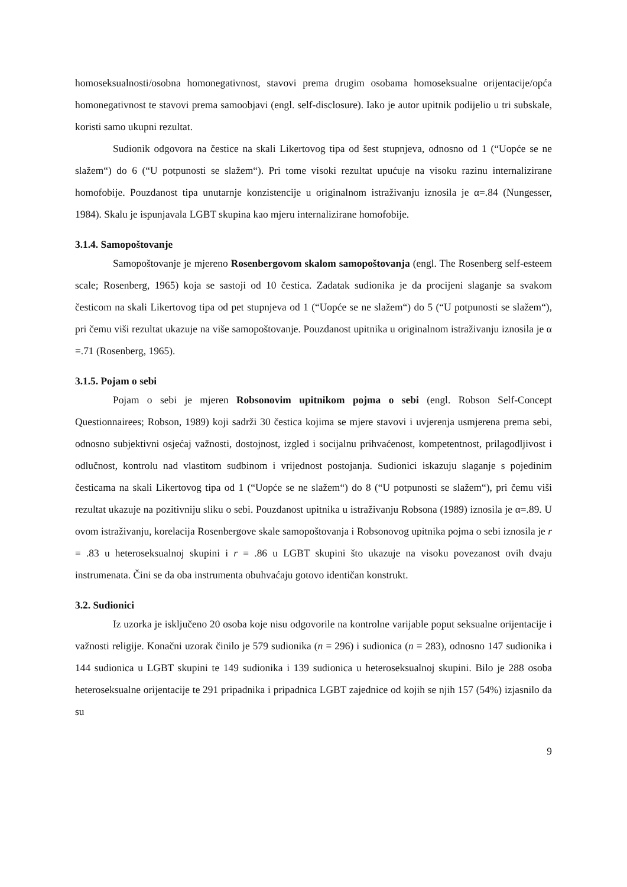homoseksualnosti/osobna homonegativnost, stavovi prema drugim osobama homoseksualne orijentacije/opća homonegativnost te stavovi prema samoobjavi (engl. self-disclosure). Iako je autor upitnik podijelio u tri subskale, koristi samo ukupni rezultat.
Sudionik odgovora na čestice na skali Likertovog tipa od šest stupnjeva, odnosno od 1 (“Uopće se ne slažem“) do 6 (“U potpunosti se slažem“). Pri tome visoki rezultat upućuje na visoku razinu internalizirane homofobije. Pouzdanost tipa unutarnje konzistencije u originalnom istraživanju iznosila je α=.84 (Nungesser, 1984). Skalu je ispunjavala LGBT skupina kao mjeru internalizirane homofobije.
3.1.4. Samopoštovanje
Samopoštovanje je mjereno Rosenbergovom skalom samopoštovanja (engl. The Rosenberg self-esteem scale; Rosenberg, 1965) koja se sastoji od 10 čestica. Zadatak sudionika je da procijeni slaganje sa svakom česticom na skali Likertovog tipa od pet stupnjeva od 1 (“Uopće se ne slažem“) do 5 (“U potpunosti se slažem“), pri čemu viši rezultat ukazuje na više samopoštovanje. Pouzdanost upitnika u originalnom istraživanju iznosila je α =.71 (Rosenberg, 1965).
3.1.5. Pojam o sebi
Pojam o sebi je mjeren Robsonovim upitnikom pojma o sebi (engl. Robson Self-Concept Questionnairees; Robson, 1989) koji sadrži 30 čestica kojima se mjere stavovi i uvjerenja usmjerena prema sebi, odnosno subjektivni osjećaj važnosti, dostojnost, izgled i socijalnu prihvaćenost, kompetentnost, prilagodljivost i odlučnost, kontrolu nad vlastitom sudbinom i vrijednost postojanja. Sudionici iskazuju slaganje s pojedinim česticama na skali Likertovog tipa od 1 (“Uopće se ne slažem“) do 8 (“U potpunosti se slažem“), pri čemu viši rezultat ukazuje na pozitivniju sliku o sebi. Pouzdanost upitnika u istraživanju Robsona (1989) iznosila je α=.89. U ovom istraživanju, korelacija Rosenbergove skale samopoštovanja i Robsonovog upitnika pojma o sebi iznosila je r = .83 u heteroseksualnoj skupini i r = .86 u LGBT skupini što ukazuje na visoku povezanost ovih dvaju instrumenata. Čini se da oba instrumenta obuhvaćaju gotovo identičan konstrukt.
3.2. Sudionici
Iz uzorka je isključeno 20 osoba koje nisu odgovorile na kontrolne varijable poput seksualne orijentacije i važnosti religije. Konačni uzorak činilo je 579 sudionika (n = 296) i sudionica (n = 283), odnosno 147 sudionika i 144 sudionica u LGBT skupini te 149 sudionika i 139 sudionica u heteroseksualnoj skupini. Bilo je 288 osoba heteroseksualne orijentacije te 291 pripadnika i pripadnica LGBT zajednice od kojih se njih 157 (54%) izjasnilo da su
9